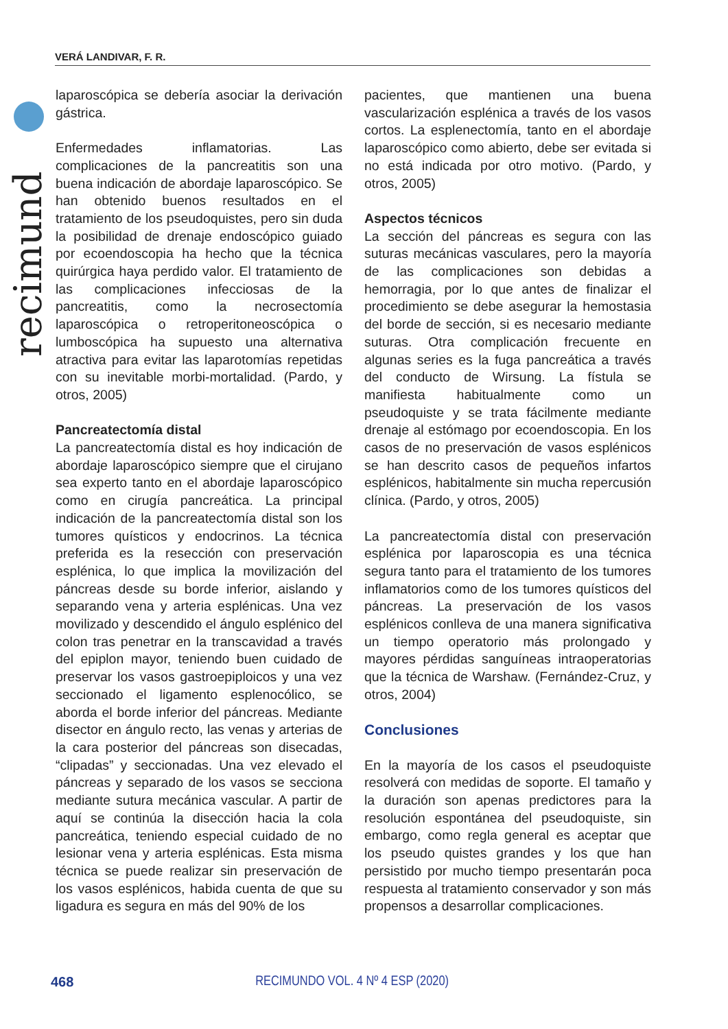VERÁ LANDIVAR, F. R.
recimund
laparoscópica se debería asociar la derivación gástrica.
Enfermedades inflamatorias. Las complicaciones de la pancreatitis son una buena indicación de abordaje laparoscópico. Se han obtenido buenos resultados en el tratamiento de los pseudoquistes, pero sin duda la posibilidad de drenaje endoscópico guiado por ecoendoscopia ha hecho que la técnica quirúrgica haya perdido valor. El tratamiento de las complicaciones infecciosas de la pancreatitis, como la necrosectomía laparoscópica o retroperitoneoscópica o lumboscópica ha supuesto una alternativa atractiva para evitar las laparotomías repetidas con su inevitable morbi-mortalidad. (Pardo, y otros, 2005)
Pancreatectomía distal
La pancreatectomía distal es hoy indicación de abordaje laparoscópico siempre que el cirujano sea experto tanto en el abordaje laparoscópico como en cirugía pancreática. La principal indicación de la pancreatectomía distal son los tumores quísticos y endocrinos. La técnica preferida es la resección con preservación esplénica, lo que implica la movilización del páncreas desde su borde inferior, aislando y separando vena y arteria esplénicas. Una vez movilizado y descendido el ángulo esplénico del colon tras penetrar en la transcavidad a través del epiplon mayor, teniendo buen cuidado de preservar los vasos gastroepiploicos y una vez seccionado el ligamento esplenocólico, se aborda el borde inferior del páncreas. Mediante disector en ángulo recto, las venas y arterias de la cara posterior del páncreas son disecadas, “clipadas” y seccionadas. Una vez elevado el páncreas y separado de los vasos se secciona mediante sutura mecánica vascular. A partir de aquí se continúa la disección hacia la cola pancreática, teniendo especial cuidado de no lesionar vena y arteria esplénicas. Esta misma técnica se puede realizar sin preservación de los vasos esplénicos, habida cuenta de que su ligadura es segura en más del 90% de los
pacientes, que mantienen una buena vascularización esplénica a través de los vasos cortos. La esplenectomía, tanto en el abordaje laparoscópico como abierto, debe ser evitada si no está indicada por otro motivo. (Pardo, y otros, 2005)
Aspectos técnicos
La sección del páncreas es segura con las suturas mecánicas vasculares, pero la mayoría de las complicaciones son debidas a hemorragia, por lo que antes de finalizar el procedimiento se debe asegurar la hemostasia del borde de sección, si es necesario mediante suturas. Otra complicación frecuente en algunas series es la fuga pancreática a través del conducto de Wirsung. La fístula se manifiesta habitualmente como un pseudoquiste y se trata fácilmente mediante drenaje al estómago por ecoendoscopia. En los casos de no preservación de vasos esplénicos se han descrito casos de pequeños infartos esplénicos, habitalmente sin mucha repercusión clínica. (Pardo, y otros, 2005)
La pancreatectomía distal con preservación esplénica por laparoscopia es una técnica segura tanto para el tratamiento de los tumores inflamatorios como de los tumores quísticos del páncreas. La preservación de los vasos esplénicos conlleva de una manera significativa un tiempo operatorio más prolongado y mayores pérdidas sanguíneas intraoperatorias que la técnica de Warshaw. (Fernández-Cruz, y otros, 2004)
Conclusiones
En la mayoría de los casos el pseudoquiste resolverá con medidas de soporte. El tamaño y la duración son apenas predictores para la resolución espontánea del pseudoquiste, sin embargo, como regla general es aceptar que los pseudo quistes grandes y los que han persistido por mucho tiempo presentarán poca respuesta al tratamiento conservador y son más propensos a desarrollar complicaciones.
468 RECIMUNDO VOL. 4 Nº 4 ESP (2020)